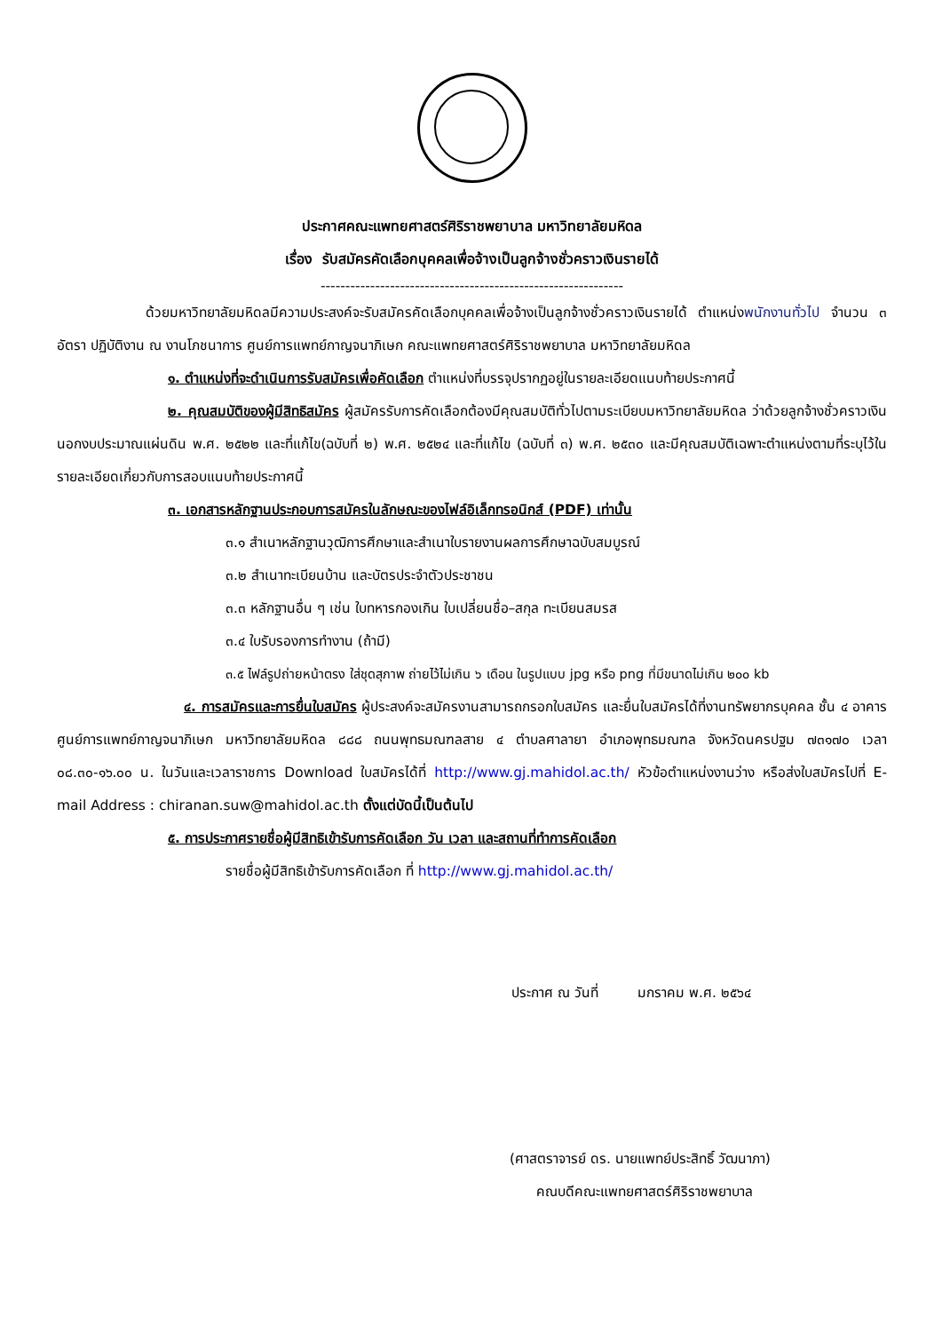ประกาศคณะแพทยศาสตร์ศิริราชพยาบาล มหาวิทยาลัยมหิดล
เรื่อง รับสมัครคัดเลือกบุคคลเพื่อจ้างเป็นลูกจ้างชั่วคราวเงินรายได้
-------------------------------------------------------------
ด้วยมหาวิทยาลัยมหิดลมีความประสงค์จะรับสมัครคัดเลือกบุคคลเพื่อจ้างเป็นลูกจ้างชั่วคราวเงินรายได้ ตำแหน่งพนักงานทั่วไป จำนวน ๓ อัตรา ปฏิบัติงาน ณ งานโภชนาการ ศูนย์การแพทย์กาญจนาภิเษก คณะแพทยศาสตร์ศิริราชพยาบาล มหาวิทยาลัยมหิดล
๑. ตำแหน่งที่จะดำเนินการรับสมัครเพื่อคัดเลือก ตำแหน่งที่บรรจุปรากฏอยู่ในรายละเอียดแนบท้ายประกาศนี้
๒. คุณสมบัติของผู้มีสิทธิสมัคร ผู้สมัครรับการคัดเลือกต้องมีคุณสมบัติทั่วไปตามระเบียบมหาวิทยาลัยมหิดล ว่าด้วยลูกจ้างชั่วคราวเงินนอกงบประมาณแผ่นดิน พ.ศ. ๒๕๒๒ และที่แก้ไข(ฉบับที่ ๒) พ.ศ. ๒๕๒๔ และที่แก้ไข (ฉบับที่ ๓) พ.ศ. ๒๕๓๐ และมีคุณสมบัติเฉพาะตำแหน่งตามที่ระบุไว้ในรายละเอียดเกี่ยวกับการสอบแนบท้ายประกาศนี้
๓. เอกสารหลักฐานประกอบการสมัครในลักษณะของไฟล์อิเล็กทรอนิกส์ (PDF) เท่านั้น
๓.๑ สำเนาหลักฐานวุฒิการศึกษาและสำเนาใบรายงานผลการศึกษาฉบับสมบูรณ์
๓.๒ สำเนาทะเบียนบ้าน และบัตรประจำตัวประชาชน
๓.๓ หลักฐานอื่น ๆ เช่น ใบทหารกองเกิน ใบเปลี่ยนชื่อ–สกุล ทะเบียนสมรส
๓.๔ ใบรับรองการทำงาน (ถ้ามี)
๓.๕ ไฟล์รูปถ่ายหน้าตรง ใส่ชุดสุภาพ ถ่ายไว้ไม่เกิน ๖ เดือน ในรูปแบบ jpg หรือ png ที่มีขนาดไม่เกิน ๒๐๐ kb
๔. การสมัครและการยื่นใบสมัคร ผู้ประสงค์จะสมัครงานสามารถกรอกใบสมัคร และยื่นใบสมัครได้ที่งานทรัพยากรบุคคล ชั้น ๔ อาคารศูนย์การแพทย์กาญจนาภิเษก มหาวิทยาลัยมหิดล ๘๘๘ ถนนพุทธมณฑลสาย ๔ ตำบลศาลายา อำเภอพุทธมณฑล จังหวัดนครปฐม ๗๓๑๗๐ เวลา ๐๘.๓๐-๑๖.๐๐ น. ในวันและเวลาราชการ Download ใบสมัครได้ที่ http://www.gj.mahidol.ac.th/ หัวข้อตำแหน่งงานว่าง หรือส่งใบสมัครไปที่ E-mail Address : chiranan.suw@mahidol.ac.th ตั้งแต่บัดนี้เป็นต้นไป
๕. การประกาศรายชื่อผู้มีสิทธิเข้ารับการคัดเลือก วัน เวลา และสถานที่ทำการคัดเลือก
รายชื่อผู้มีสิทธิเข้ารับการคัดเลือก ที่ http://www.gj.mahidol.ac.th/
ประกาศ ณ วันที่ มกราคม พ.ศ. ๒๕๖๔
(ศาสตราจารย์ ดร. นายแพทย์ประสิทธิ์ วัฒนาภา)
คณบดีคณะแพทยศาสตร์ศิริราชพยาบาล